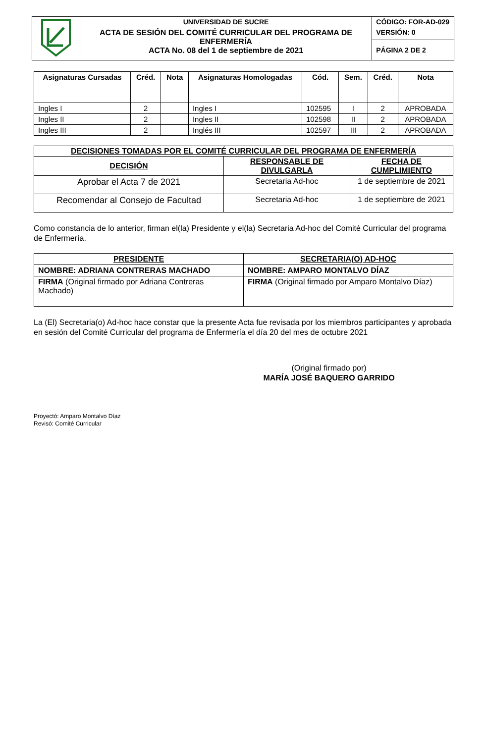| | UNIVERSIDAD DE SUCRE | CÓDIGO: FOR-AD-029 |
| | ACTA DE SESIÓN DEL COMITÉ CURRICULAR DEL PROGRAMA DE ENFERMERÍA ACTA No. 08 del 1 de septiembre de 2021 | VERSIÓN: 0 |
| | | PÁGINA 2 DE 2 |
| Asignaturas Cursadas | Créd. | Nota | Asignaturas Homologadas | Cód. | Sem. | Créd. | Nota |
| --- | --- | --- | --- | --- | --- | --- | --- |
| Ingles I | 2 | | Ingles I | 102595 | I | 2 | APROBADA |
| Ingles II | 2 | | Ingles II | 102598 | II | 2 | APROBADA |
| Ingles III | 2 | | Inglés III | 102597 | III | 2 | APROBADA |
| DECISIONES TOMADAS POR EL COMITÉ CURRICULAR DEL PROGRAMA DE ENFERMERÍA | | |
| --- | --- | --- |
| DECISIÓN | RESPONSABLE DE DIVULGARLA | FECHA DE CUMPLIMIENTO |
| Aprobar el Acta 7 de 2021 | Secretaria Ad-hoc | 1 de septiembre de 2021 |
| Recomendar al Consejo de Facultad | Secretaria Ad-hoc | 1 de septiembre de 2021 |
Como constancia de lo anterior, firman el(la) Presidente y el(la) Secretaria Ad-hoc del Comité Curricular del programa de Enfermería.
| PRESIDENTE | SECRETARIA(O) AD-HOC |
| --- | --- |
| NOMBRE: ADRIANA CONTRERAS MACHADO | NOMBRE: AMPARO MONTALVO DÍAZ |
| FIRMA (Original firmado por Adriana Contreras Machado) | FIRMA (Original firmado por Amparo Montalvo Díaz) |
La (El) Secretaria(o) Ad-hoc hace constar que la presente Acta fue revisada por los miembros participantes y aprobada en sesión del Comité Curricular del programa de Enfermería el día 20 del mes de octubre 2021
(Original firmado por)
MARÍA JOSÉ BAQUERO GARRIDO
Proyectó: Amparo Montalvo Díaz
Revisó: Comité Curricular